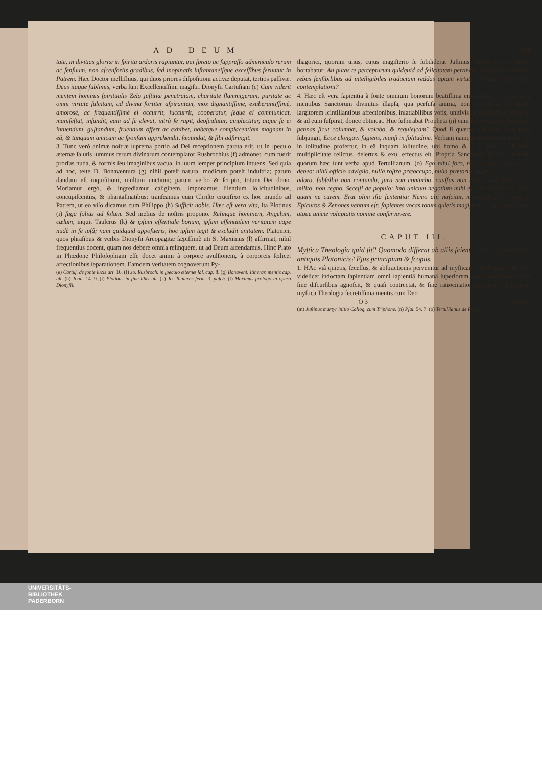AD DEUM 109
tate, in divitias gloriæ in ſpiritu ardoris rapiuntur, qui ſpreto ac ſuppreſſo adminiculo rerum ac ſenſuum, non aſcenſoriis gradibus, ſed inopinatis inſtantaneiſque exceſſibus feruntur in Patrem. Hæc Doctor mellifluus, qui duos priores diſpoſitioni activæ deputat, tertios paſſivæ. Deus itaque ſublimis, verba ſunt Excellentiſſimi magiſtri Dionyſii Cartuſiani (e) Cum viderit mentem hominis ſpiritualis Zelo juſtitiæ penetratam, charitate flammigeram, puritate ac omni virtute fulcitam, ad divina fortiter aſpirantem, mox dignantiſſime, exuberantiſſimè, amorosè, ac frequentiſſimè ei occurrit, ſuccurrit, cooperatur, ſeque ei communicat, manifeſtat, infundit, eam ad ſe elevat, intrà ſe rapit, deoſculatur, amplectitur, atque ſe ei intuendum, guſtandum, fruendum offert ac exhibet, habetque complacentiam magnam in eâ, & tanquam amicam ac ſponſam apprehendit, fœcundat, & ſibi adſtringit.
3. Tunc verò animæ noſtræ ſuprema portio ad Dei receptionem parata erit, ut in ſpeculo æternæ ſalutis ſummus rerum divinarum contemplator Rusbrochius (f) admonet, cum fuerit prorſus nuda, & formis ſeu imaginibus vacua, in ſuum ſemper principium intuens. Sed quia ad hoc, teſte D. Bonaventura (g) nihil poteſt natura, modicum poteſt induſtria; parum dandum eſt inquiſitioni, multum unctioni; parum verbo & ſcripto, totum Dei dono. Moriamur ergò, & ingrediamur caliginem, imponamus ſilentium ſolicitudinibus, concupiſcentiis, & phantaſmatibus: tranſeamus cum Chriſto crucifixo ex hoc mundo ad Patrem, ut eo viſo dicamus cum Philippo (h) Sufficit nobis. Hæc eſt vera vita, ita Plotinus (i) fuga ſolius ad ſolum. Sed melius de noſtris propono. Relinque hominem, Angelum, cœlum, inquit Taulerus (k) & ipſum eſſentiale bonum, ipſam eſſentialem veritatem cape nudè in ſe ipſâ; nam quidquid appoſueris, hoc ipſum tegit & excludit unitatem. Platonici, quos phraſibus & verbis Dionyſii Areopagitæ ſæpiſſimè uti S. Maximus (l) affirmat, nihil frequentius docent, quam nos debere omnia relinquere, ut ad Deum aſcendamus. Hinc Plato in Phœdone Philoſophiam eſſe docet animi à corpore avulſionem, à corporeis ſcilicet affectionibus ſeparationem. Eamdem veritatem cognoverunt Py-
(e) Cartuſ. de fonte lucis art. 16. (f) Jo. Rusbroch. in ſpeculo æternæ ſal. cap. 8. (g) Bonavent. Itinerar. mentis cap. ult. (h) Joan. 14. 9. (i) Plotinus in fine libri ult. (k) Jo. Taulerus ſerm. 3. paſch. (l) Maximus prologo in opera Dionyſii.
thagorici, quorum unus, cujus magiſterio ſe ſubdiderat Juſtinus Martyr (m) ſic ipſum hortabatur; An putas te percepturum quidquid ad felicitatem pertinens, niſi prius animam à rebus ſenſibilibus ad intelligibiles traductam reddas aptam virtuti, ipſiuſque ſummi boni contemplationi?
4. Hæc eſt vera ſapientia à fonte omnium bonorum beatiſſima emanatione procedens, ac mentibus Sanctorum divinitus illapſa, qua perfuſa anima, non Dei dona, ſed ipſum largitorem ſcintillantibus affectionibus, inſatiabilibus votis, unitivis aſpirationibus deſiderat; & ad eum ſuſpirat, donec obtineat. Huc ſuſpirabat Propheta (n) cum dicebat. Quis dabit mihi pennas ſicut columbæ, & volabo, & requieſcam? Quod ſi quæras, ubi vera ſit requies, ſubjungit, Ecce elongavi fugiens, manſi in ſolitudine. Verbum namque ſempiternum non niſi in ſolitudine profertur, in eâ inquam ſolitudine, ubi homo & à ſe ipſo, & ab omni multiplicitate relictus, deſertus & exul effectus eſt. Propria Sanctorum eſt hæc ſolitudo, quorum hæc ſunt verba apud Tertullianum. (o) Ego nihil foro, nihil campo, nihil curiæ debeo: nihil officio advigilo, nulla roſtra præoccupo, nulla prætoria obſervo, cancellos non adoro, ſubſellia non contundo, jura non conturbo, cauſſas non elatro, non judico, non milito, non regno. Seceſſi de populo: imò unicum negotium mihi eſt, nec aliud nunc curo, quam ne curem. Erat olim iſta ſententia: Nemo alii naſcitur, moriturus ſibi. Certè ad Epicuros & Zenones ventum eſt: ſapientes vocas totum quietis magiſterium, qui eam ſummæ atque unicæ voluptatis nomine conſervavere.
CAPUT III.
Myſtica Theologia quid ſit? Quomodo differat ab aliis ſcientiis? An cognita fuerit antiquis Platonicis? Ejus principium & ſcopus.
1. HAc viâ quietis, ſeceſſus, & abſtractionis pervenitur ad myſticam Theologiam, ad illam videlicet indoctam ſapientiam omni ſapientiâ humanâ ſuperiorem, quâ mens Deum ſuum ſine diſcurſibus agnoſcit, & quaſi contrectat, & ſine ratiocinationibus guſtat. Eſt autem myſtica Theologia ſecretiſſima mentis cum Deo
O 3 locutio.
(m) Juſtinus martyr initio Colloq. cum Triphone. (n) Pſal. 54. 7. (o) Tertullianus de Pallio.
UNIVERSITÄTS-
BIBLIOTHEK
PADERBORN